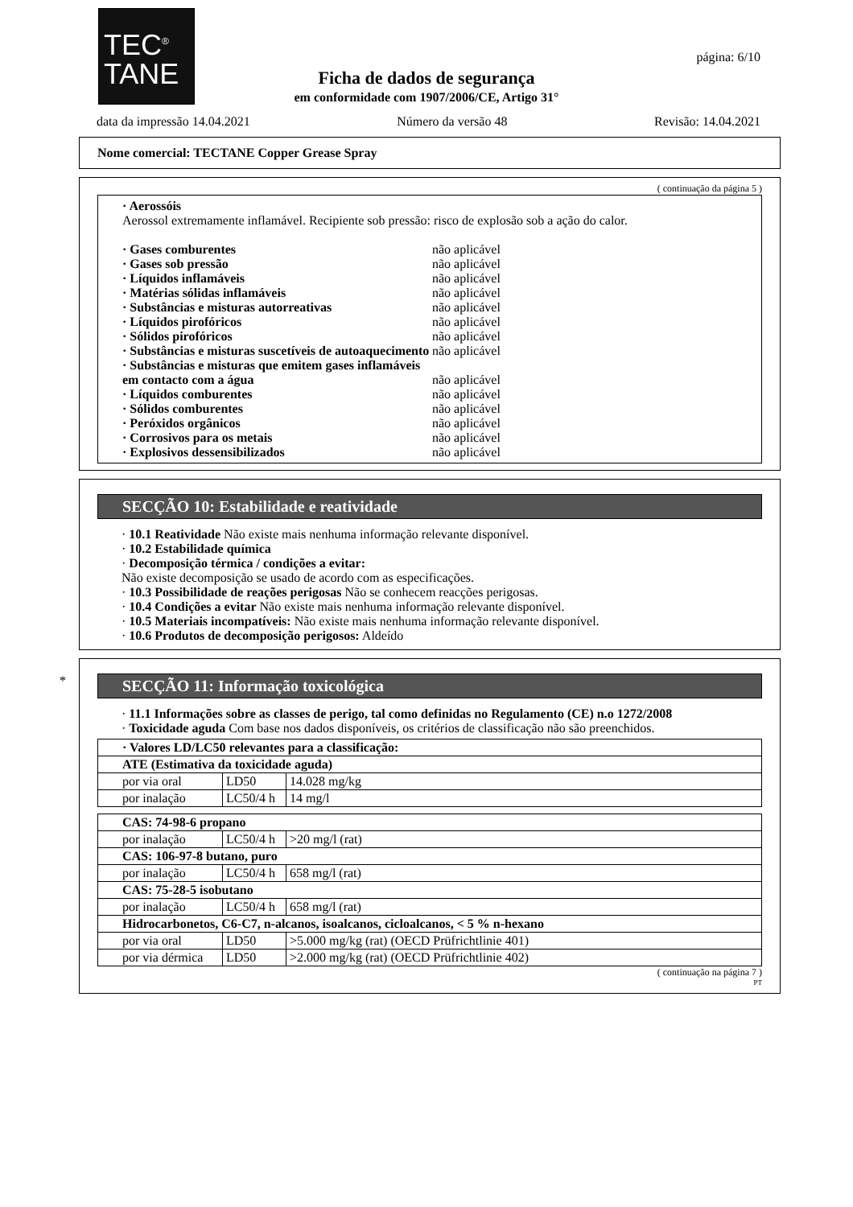TEC<sup>®</sup>
TANE
página: 6/10
Ficha de dados de segurança
em conformidade com 1907/2006/CE, Artigo 31°
data da impressão 14.04.2021 Número da versão 48 Revisão: 14.04.2021
Nome comercial: TECTANE Copper Grease Spray
( continuação da página 5 )
· Aerossóis
Aerossol extremamente inflamável. Recipiente sob pressão: risco de explosão sob a ação do calor.
· Gases comburentes não aplicável
· Gases sob pressão não aplicável
· Líquidos inflamáveis não aplicável
· Matérias sólidas inflamáveis não aplicável
· Substâncias e misturas autorreativas não aplicável
· Líquidos pirofóricos não aplicável
· Sólidos pirofóricos não aplicável
· Substâncias e misturas suscetíveis de autoaquecimento não aplicável
· Substâncias e misturas que emitem gases inflamáveis em contacto com a água não aplicável
· Líquidos comburentes não aplicável
· Sólidos comburentes não aplicável
· Peróxidos orgânicos não aplicável
· Corrosivos para os metais não aplicável
· Explosivos dessensibilizados não aplicável
SECÇÃO 10: Estabilidade e reatividade
· 10.1 Reatividade Não existe mais nenhuma informação relevante disponível.
· 10.2 Estabilidade química
· Decomposição térmica / condições a evitar:
Não existe decomposição se usado de acordo com as especificações.
· 10.3 Possibilidade de reações perigosas Não se conhecem reacções perigosas.
· 10.4 Condições a evitar Não existe mais nenhuma informação relevante disponível.
· 10.5 Materiais incompatíveis: Não existe mais nenhuma informação relevante disponível.
· 10.6 Produtos de decomposição perigosos: Aldeído
*
SECÇÃO 11: Informação toxicológica
· 11.1 Informações sobre as classes de perigo, tal como definidas no Regulamento (CE) n.o 1272/2008
· Toxicidade aguda Com base nos dados disponíveis, os critérios de classificação não são preenchidos.
| · Valores LD/LC50 relevantes para a classificação: | | |
| ATE (Estimativa da toxicidade aguda) | | |
| por via oral | LD50 | 14.028 mg/kg |
| por inalação | LC50/4 h | 14 mg/l |
| CAS: 74-98-6 propano | | |
| por inalação | LC50/4 h | >20 mg/l (rat) |
| CAS: 106-97-8 butano, puro | | |
| por inalação | LC50/4 h | 658 mg/l (rat) |
| CAS: 75-28-5 isobutano | | |
| por inalação | LC50/4 h | 658 mg/l (rat) |
| Hidrocarbonetos, C6-C7, n-alcanos, isoalcanos, cicloalcanos, < 5 % n-hexano | | |
| por via oral | LD50 | >5.000 mg/kg (rat) (OECD Prüfrichtlinie 401) |
| por via dérmica | LD50 | >2.000 mg/kg (rat) (OECD Prüfrichtlinie 402) |
( continuação na página 7 )
PT